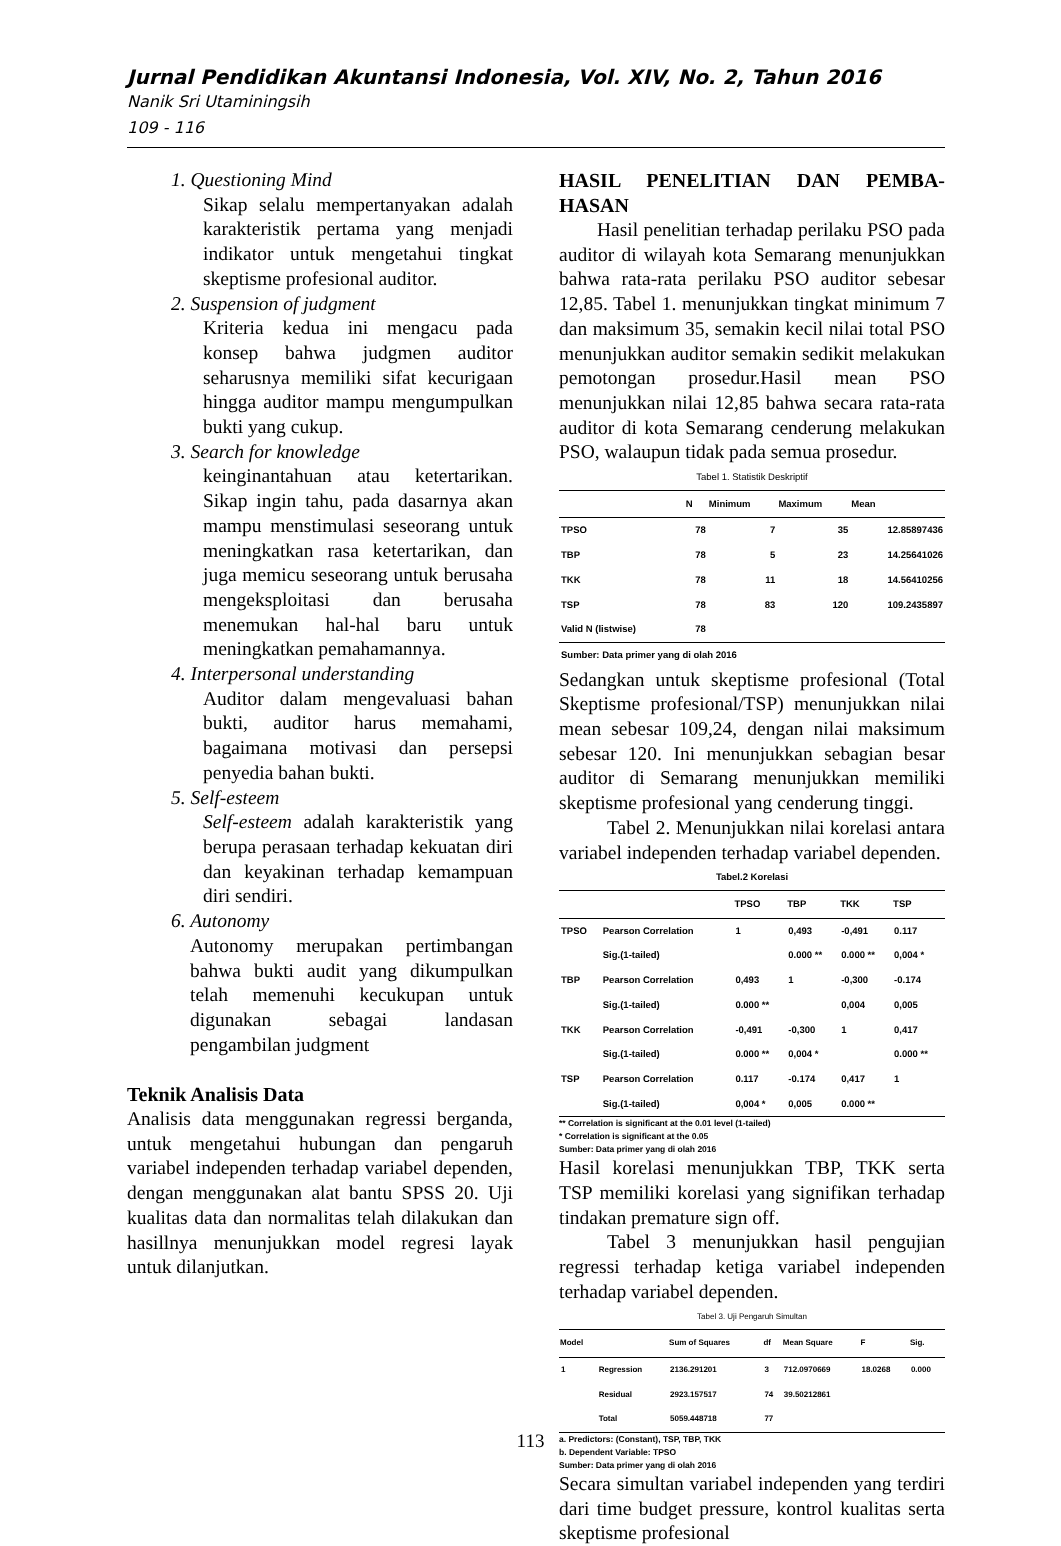Jurnal Pendidikan Akuntansi Indonesia, Vol. XIV, No. 2, Tahun 2016
Nanik Sri Utaminingsih
109 - 116
1. Questioning Mind
Sikap selalu mempertanyakan adalah karakteristik pertama yang menjadi indikator untuk mengetahui tingkat skeptisme profesional auditor.
2. Suspension of judgment
Kriteria kedua ini mengacu pada konsep bahwa judgmen auditor seharusnya memiliki sifat kecurigaan hingga auditor mampu mengumpulkan bukti yang cukup.
3. Search for knowledge
keinginantahuan atau ketertarikan. Sikap ingin tahu, pada dasarnya akan mampu menstimulasi seseorang untuk meningkatkan rasa ketertarikan, dan juga memicu seseorang untuk berusaha mengeksploitasi dan berusaha menemukan hal-hal baru untuk meningkatkan pemahamannya.
4. Interpersonal understanding
Auditor dalam mengevaluasi bahan bukti, auditor harus memahami, bagaimana motivasi dan persepsi penyedia bahan bukti.
5. Self-esteem
Self-esteem adalah karakteristik yang berupa perasaan terhadap kekuatan diri dan keyakinan terhadap kemampuan diri sendiri.
6. Autonomy
Autonomy merupakan pertimbangan bahwa bukti audit yang dikumpulkan telah memenuhi kecukupan untuk digunakan sebagai landasan pengambilan judgment
Teknik Analisis Data
Analisis data menggunakan regressi berganda, untuk mengetahui hubungan dan pengaruh variabel independen terhadap variabel dependen, dengan menggunakan alat bantu SPSS 20. Uji kualitas data dan normalitas telah dilakukan dan hasillnya menunjukkan model regresi layak untuk dilanjutkan.
HASIL PENELITIAN DAN PEMBA-HASAN
Hasil penelitian terhadap perilaku PSO pada auditor di wilayah kota Semarang menunjukkan bahwa rata-rata perilaku PSO auditor sebesar 12,85. Tabel 1. menunjukkan tingkat minimum 7 dan maksimum 35, semakin kecil nilai total PSO menunjukkan auditor semakin sedikit melakukan pemotongan prosedur.Hasil mean PSO menunjukkan nilai 12,85 bahwa secara rata-rata auditor di kota Semarang cenderung melakukan PSO, walaupun tidak pada semua prosedur.
Tabel 1. Statistik Deskriptif
| | N | Minimum | Maximum | Mean |
| --- | --- | --- | --- | --- |
| TPSO | 78 | 7 | 35 | 12.85897436 |
| TBP | 78 | 5 | 23 | 14.25641026 |
| TKK | 78 | 11 | 18 | 14.56410256 |
| TSP | 78 | 83 | 120 | 109.2435897 |
| Valid N (listwise) | 78 | | | |
| Sumber: Data primer yang di olah 2016 | | | | |
Sedangkan untuk skeptisme profesional (Total Skeptisme profesional/TSP) menunjukkan nilai mean sebesar 109,24, dengan nilai maksimum sebesar 120. Ini menunjukkan sebagian besar auditor di Semarang menunjukkan memiliki skeptisme profesional yang cenderung tinggi.
Tabel 2. Menunjukkan nilai korelasi antara variabel independen terhadap variabel dependen.
Tabel.2 Korelasi
| | | TPSO | TBP | TKK | TSP |
| --- | --- | --- | --- | --- | --- |
| TPSO | Pearson Correlation | 1 | 0,493 | -0,491 | 0.117 |
| | Sig.(1-tailed) | | 0.000 ** | 0.000 ** | 0,004 * |
| TBP | Pearson Correlation | 0,493 | 1 | -0,300 | -0.174 |
| | Sig.(1-tailed) | 0.000 ** | | 0,004 | 0,005 |
| TKK | Pearson Correlation | -0,491 | -0,300 | 1 | 0,417 |
| | Sig.(1-tailed) | 0.000 ** | 0,004 * | | 0.000 ** |
| TSP | Pearson Correlation | 0.117 | -0.174 | 0,417 | 1 |
| | Sig.(1-tailed) | 0,004 * | 0,005 | 0.000 ** | |
** Correlation is significant at the 0.01 level (1-tailed)
* Correlation is significant at the 0.05
Sumber: Data primer yang di olah 2016
Hasil korelasi menunjukkan TBP, TKK serta TSP memiliki korelasi yang signifikan terhadap tindakan premature sign off.
Tabel 3 menunjukkan hasil pengujian regressi terhadap ketiga variabel independen terhadap variabel dependen.
Tabel 3. Uji Pengaruh Simultan
| Model | | Sum of Squares | df | Mean Square | F | Sig. |
| --- | --- | --- | --- | --- | --- | --- |
| 1 | Regression | 2136.291201 | 3 | 712.0970669 | 18.0268 | 0.000 |
| | Residual | 2923.157517 | 74 | 39.50212861 | | |
| | Total | 5059.448718 | 77 | | | |
a. Predictors: (Constant), TSP, TBP, TKK
b. Dependent Variable: TPSO
Sumber: Data primer yang di olah 2016
Secara simultan variabel independen yang terdiri dari time budget pressure, kontrol kualitas serta skeptisme profesional
113